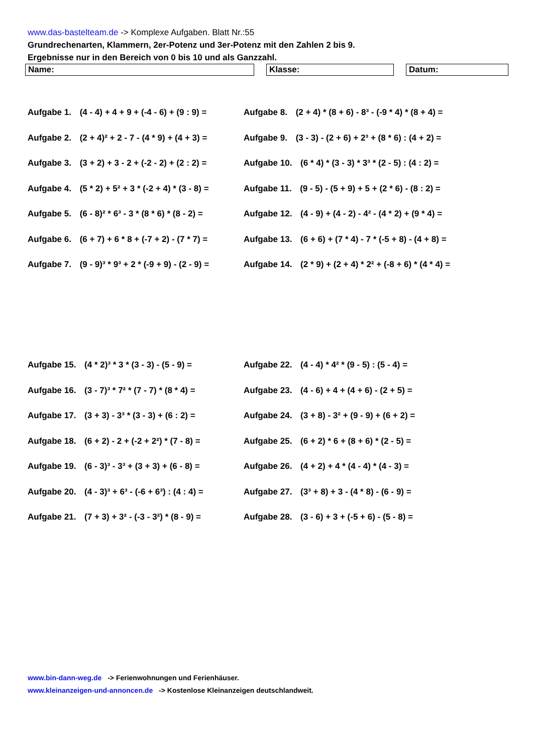www.das-bastelteam.de -> Komplexe Aufgaben. Blatt Nr.:55
Grundrechenarten, Klammern, 2er-Potenz und 3er-Potenz mit den Zahlen 2 bis 9.
Ergebnisse nur in den Bereich von 0 bis 10 und als Ganzzahl.
Name: Klasse: Datum:
Aufgabe 1. (4 - 4) + 4 + 9 + (-4 - 6) + (9 : 9) =
Aufgabe 8. (2 + 4) * (8 + 6) - 8³ - (-9 * 4) * (8 + 4) =
Aufgabe 2. (2 + 4)² + 2 - 7 - (4 * 9) + (4 + 3) =
Aufgabe 9. (3 - 3) - (2 + 6) + 2³ + (8 * 6) : (4 + 2) =
Aufgabe 3. (3 + 2) + 3 - 2 + (-2 - 2) + (2 : 2) =
Aufgabe 10. (6 * 4) * (3 - 3) * 3³ * (2 - 5) : (4 : 2) =
Aufgabe 4. (5 * 2) + 5² + 3 * (-2 + 4) * (3 - 8) =
Aufgabe 11. (9 - 5) - (5 + 9) + 5 + (2 * 6) - (8 : 2) =
Aufgabe 5. (6 - 8)² * 6³ - 3 * (8 * 6) * (8 - 2) =
Aufgabe 12. (4 - 9) + (4 - 2) - 4² - (4 * 2) + (9 * 4) =
Aufgabe 6. (6 + 7) + 6 * 8 + (-7 + 2) - (7 * 7) =
Aufgabe 13. (6 + 6) + (7 * 4) - 7 * (-5 + 8) - (4 + 8) =
Aufgabe 7. (9 - 9)³ * 9³ + 2 * (-9 + 9) - (2 - 9) =
Aufgabe 14. (2 * 9) + (2 + 4) * 2² + (-8 + 6) * (4 * 4) =
Aufgabe 15. (4 * 2)³ * 3 * (3 - 3) - (5 - 9) =
Aufgabe 22. (4 - 4) * 4² * (9 - 5) : (5 - 4) =
Aufgabe 16. (3 - 7)³ * 7² * (7 - 7) * (8 * 4) =
Aufgabe 23. (4 - 6) + 4 + (4 + 6) - (2 + 5) =
Aufgabe 17. (3 + 3) - 3³ * (3 - 3) + (6 : 2) =
Aufgabe 24. (3 + 8) - 3² + (9 - 9) + (6 + 2) =
Aufgabe 18. (6 + 2) - 2 + (-2 + 2²) * (7 - 8) =
Aufgabe 25. (6 + 2) * 6 + (8 + 6) * (2 - 5) =
Aufgabe 19. (6 - 3)³ - 3³ + (3 + 3) + (6 - 8) =
Aufgabe 26. (4 + 2) + 4 * (4 - 4) * (4 - 3) =
Aufgabe 20. (4 - 3)³ + 6³ - (-6 + 6³) : (4 : 4) =
Aufgabe 27. (3³ + 8) + 3 - (4 * 8) - (6 - 9) =
Aufgabe 21. (7 + 3) + 3² - (-3 - 3²) * (8 - 9) =
Aufgabe 28. (3 - 6) + 3 + (-5 + 6) - (5 - 8) =
www.bin-dann-weg.de -> Ferienwohnungen und Ferienhäuser.
www.kleinanzeigen-und-annoncen.de -> Kostenlose Kleinanzeigen deutschlandweit.